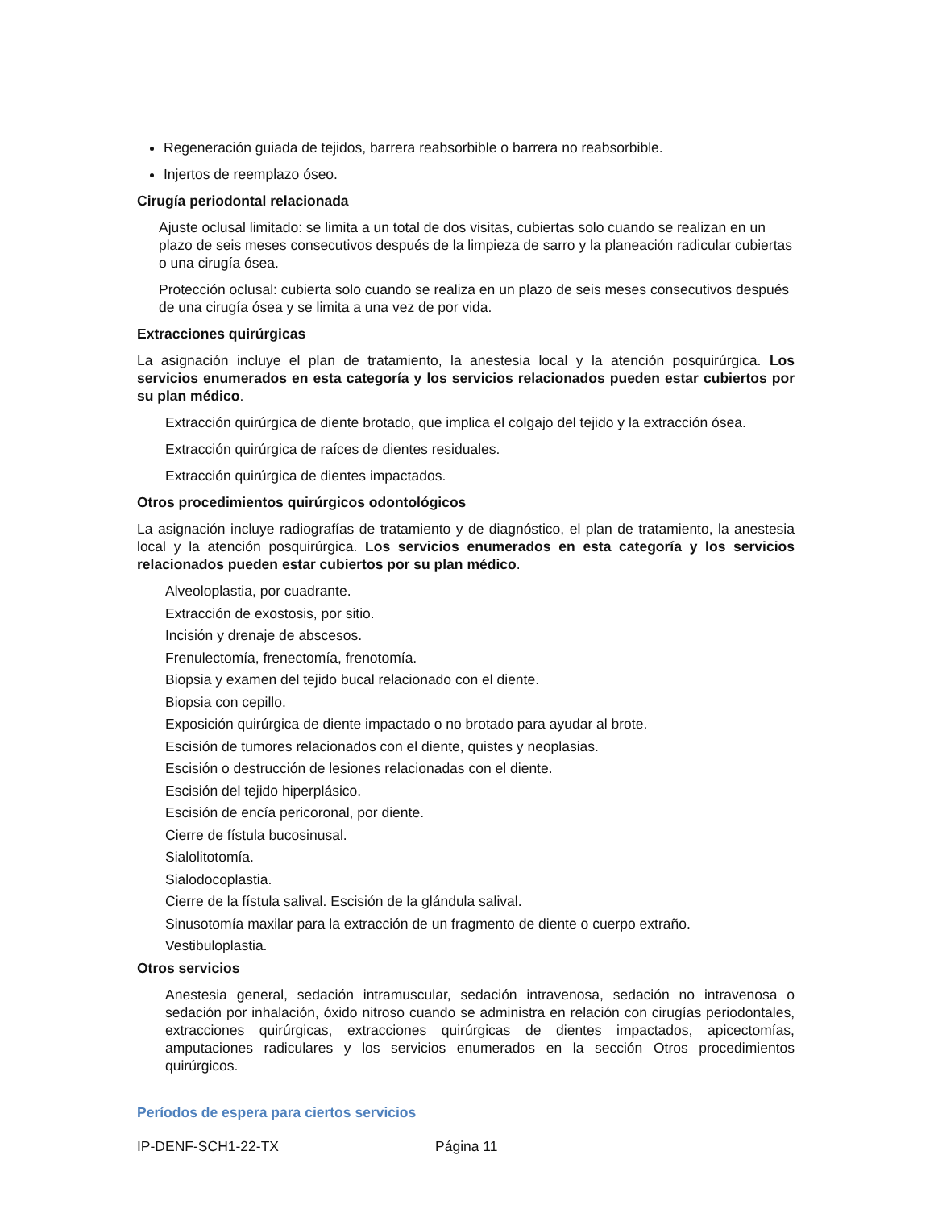Regeneración guiada de tejidos, barrera reabsorbible o barrera no reabsorbible.
Injertos de reemplazo óseo.
Cirugía periodontal relacionada
Ajuste oclusal limitado: se limita a un total de dos visitas, cubiertas solo cuando se realizan en un plazo de seis meses consecutivos después de la limpieza de sarro y la planeación radicular cubiertas o una cirugía ósea.
Protección oclusal: cubierta solo cuando se realiza en un plazo de seis meses consecutivos después de una cirugía ósea y se limita a una vez de por vida.
Extracciones quirúrgicas
La asignación incluye el plan de tratamiento, la anestesia local y la atención posquirúrgica. Los servicios enumerados en esta categoría y los servicios relacionados pueden estar cubiertos por su plan médico.
Extracción quirúrgica de diente brotado, que implica el colgajo del tejido y la extracción ósea.
Extracción quirúrgica de raíces de dientes residuales.
Extracción quirúrgica de dientes impactados.
Otros procedimientos quirúrgicos odontológicos
La asignación incluye radiografías de tratamiento y de diagnóstico, el plan de tratamiento, la anestesia local y la atención posquirúrgica. Los servicios enumerados en esta categoría y los servicios relacionados pueden estar cubiertos por su plan médico.
Alveoloplastia, por cuadrante.
Extracción de exostosis, por sitio.
Incisión y drenaje de abscesos.
Frenulectomía, frenectomía, frenotomía.
Biopsia y examen del tejido bucal relacionado con el diente.
Biopsia con cepillo.
Exposición quirúrgica de diente impactado o no brotado para ayudar al brote.
Escisión de tumores relacionados con el diente, quistes y neoplasias.
Escisión o destrucción de lesiones relacionadas con el diente.
Escisión del tejido hiperplásico.
Escisión de encía pericoronal, por diente.
Cierre de fístula bucosinusal.
Sialolitotomía.
Sialodocoplastia.
Cierre de la fístula salival. Escisión de la glándula salival.
Sinusotomía maxilar para la extracción de un fragmento de diente o cuerpo extraño.
Vestibuloplastia.
Otros servicios
Anestesia general, sedación intramuscular, sedación intravenosa, sedación no intravenosa o sedación por inhalación, óxido nitroso cuando se administra en relación con cirugías periodontales, extracciones quirúrgicas, extracciones quirúrgicas de dientes impactados, apicectomías, amputaciones radiculares y los servicios enumerados en la sección Otros procedimientos quirúrgicos.
Períodos de espera para ciertos servicios
IP-DENF-SCH1-22-TX Página 11